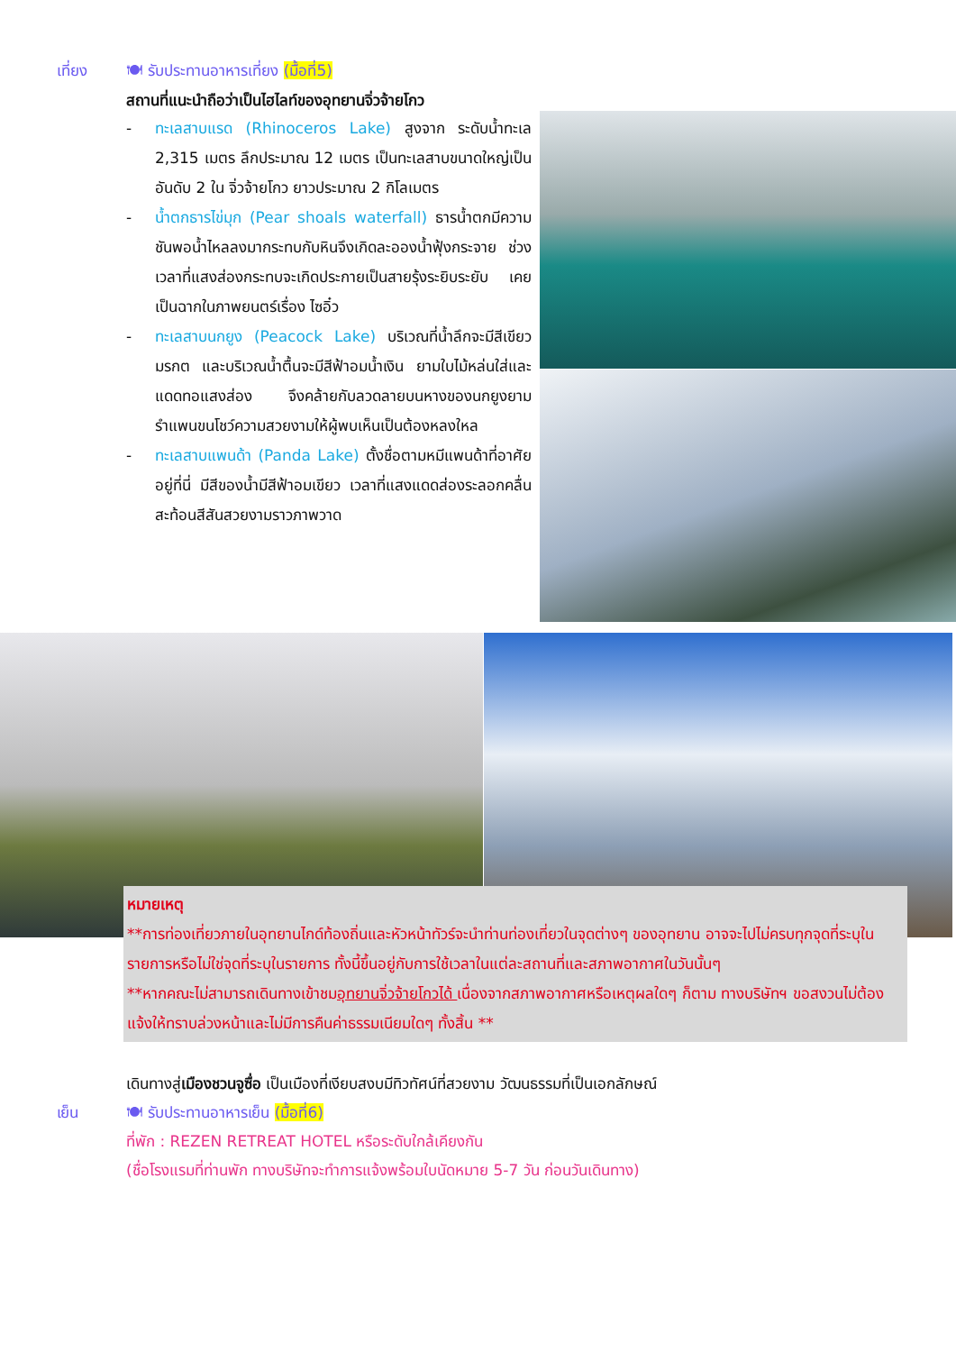เที่ยง 🍽 รับประทานอาหารเที่ยง (มื้อที่5)
สถานที่แนะนำถือว่าเป็นไฮไลท์ของอุทยานจิ่วจ้ายโกว
- ทะเลสาบแรด (Rhinoceros Lake) สูงจาก ระดับน้ำทะเล 2,315 เมตร ลึกประมาณ 12 เมตร เป็นทะเลสาบขนาดใหญ่เป็นอันดับ 2 ใน จิ่วจ้ายโกว ยาวประมาณ 2 กิโลเมตร
- น้ำตกธารไข่มุก (Pear shoals waterfall) ธารน้ำตกมีความชันพอน้ำไหลลงมากระทบกับหินจึงเกิดละอองน้ำฟุ้งกระจาย ช่วงเวลาที่แสงส่องกระทบจะเกิดประกายเป็นสายรุ้งระยิบระยับ เคยเป็นฉากในภาพยนตร์เรื่อง ไซอิ๋ว
- ทะเลสาบนกยูง (Peacock Lake) บริเวณที่น้ำลึกจะมีสีเขียวมรกต และบริเวณน้ำตื้นจะมีสีฟ้าอมน้ำเงิน ยามใบไม้หล่นใส่และแดดทอแสงส่อง จึงคล้ายกับลวดลายบนหางของนกยูงยามรำแพนขนโชว์ความสวยงามให้ผู้พบเห็นเป็นต้องหลงใหล
- ทะเลสาบแพนด้า (Panda Lake) ตั้งชื่อตามหมีแพนด้าที่อาศัยอยู่ที่นี่ มีสีของน้ำมีสีฟ้าอมเขียว เวลาที่แสงแดดส่องระลอกคลื่นสะท้อนสีสันสวยงามราวภาพวาด
หมายเหตุ
**การท่องเที่ยวภายในอุทยานไกด์ท้องถิ่นและหัวหน้าทัวร์จะนำท่านท่องเที่ยวในจุดต่างๆ ของอุทยาน อาจจะไปไม่ครบทุกจุดที่ระบุในรายการหรือไม่ใช่จุดที่ระบุในรายการ ทั้งนี้ขึ้นอยู่กับการใช้เวลาในแต่ละสถานที่และสภาพอากาศในวันนั้นๆ
**หากคณะไม่สามารถเดินทางเข้าชมอุทยานจิ่วจ้ายโกวได้ เนื่องจากสภาพอากาศหรือเหตุผลใดๆ ก็ตาม ทางบริษัทฯ ขอสงวนไม่ต้องแจ้งให้ทราบล่วงหน้าและไม่มีการคืนค่าธรรมเนียมใดๆ ทั้งสิ้น **
เดินทางสู่เมืองชวนจูซื่อ เป็นเมืองที่เงียบสงบมีทิวทัศน์ที่สวยงาม วัฒนธรรมที่เป็นเอกลักษณ์
เย็น 🍽 รับประทานอาหารเย็น (มื้อที่6)
ที่พัก : REZEN RETREAT HOTEL หรือระดับใกล้เคียงกัน
(ชื่อโรงแรมที่ท่านพัก ทางบริษัทจะทำการแจ้งพร้อมใบนัดหมาย 5-7 วัน ก่อนวันเดินทาง)